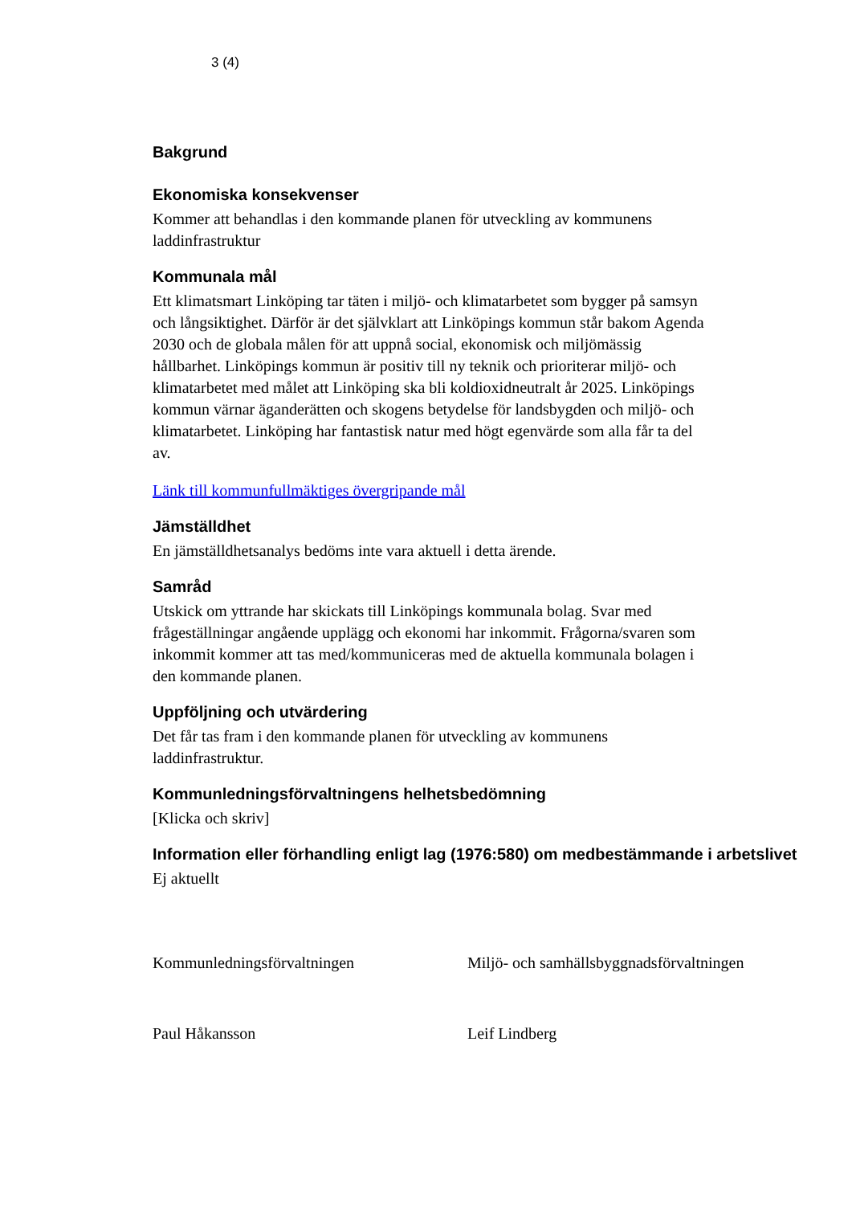3 (4)
Bakgrund
Ekonomiska konsekvenser
Kommer att behandlas i den kommande planen för utveckling av kommunens laddinfrastruktur
Kommunala mål
Ett klimatsmart Linköping tar täten i miljö- och klimatarbetet som bygger på samsyn och långsiktighet. Därför är det självklart att Linköpings kommun står bakom Agenda 2030 och de globala målen för att uppnå social, ekonomisk och miljömässig hållbarhet. Linköpings kommun är positiv till ny teknik och prioriterar miljö- och klimatarbetet med målet att Linköping ska bli koldioxidneutralt år 2025. Linköpings kommun värnar äganderätten och skogens betydelse för landsbygden och miljö- och klimatarbetet. Linköping har fantastisk natur med högt egenvärde som alla får ta del av.
Länk till kommunfullmäktiges övergripande mål
Jämställdhet
En jämställdhetsanalys bedöms inte vara aktuell i detta ärende.
Samråd
Utskick om yttrande har skickats till Linköpings kommunala bolag. Svar med frågeställningar angående upplägg och ekonomi har inkommit. Frågorna/svaren som inkommit kommer att tas med/kommuniceras med de aktuella kommunala bolagen i den kommande planen.
Uppföljning och utvärdering
Det får tas fram i den kommande planen för utveckling av kommunens laddinfrastruktur.
Kommunledningsförvaltningens helhetsbedömning
[Klicka och skriv]
Information eller förhandling enligt lag (1976:580) om medbestämmande i arbetslivet
Ej aktuellt
Kommunledningsförvaltningen Miljö- och samhällsbyggnadsförvaltningen
Paul Håkansson Leif Lindberg